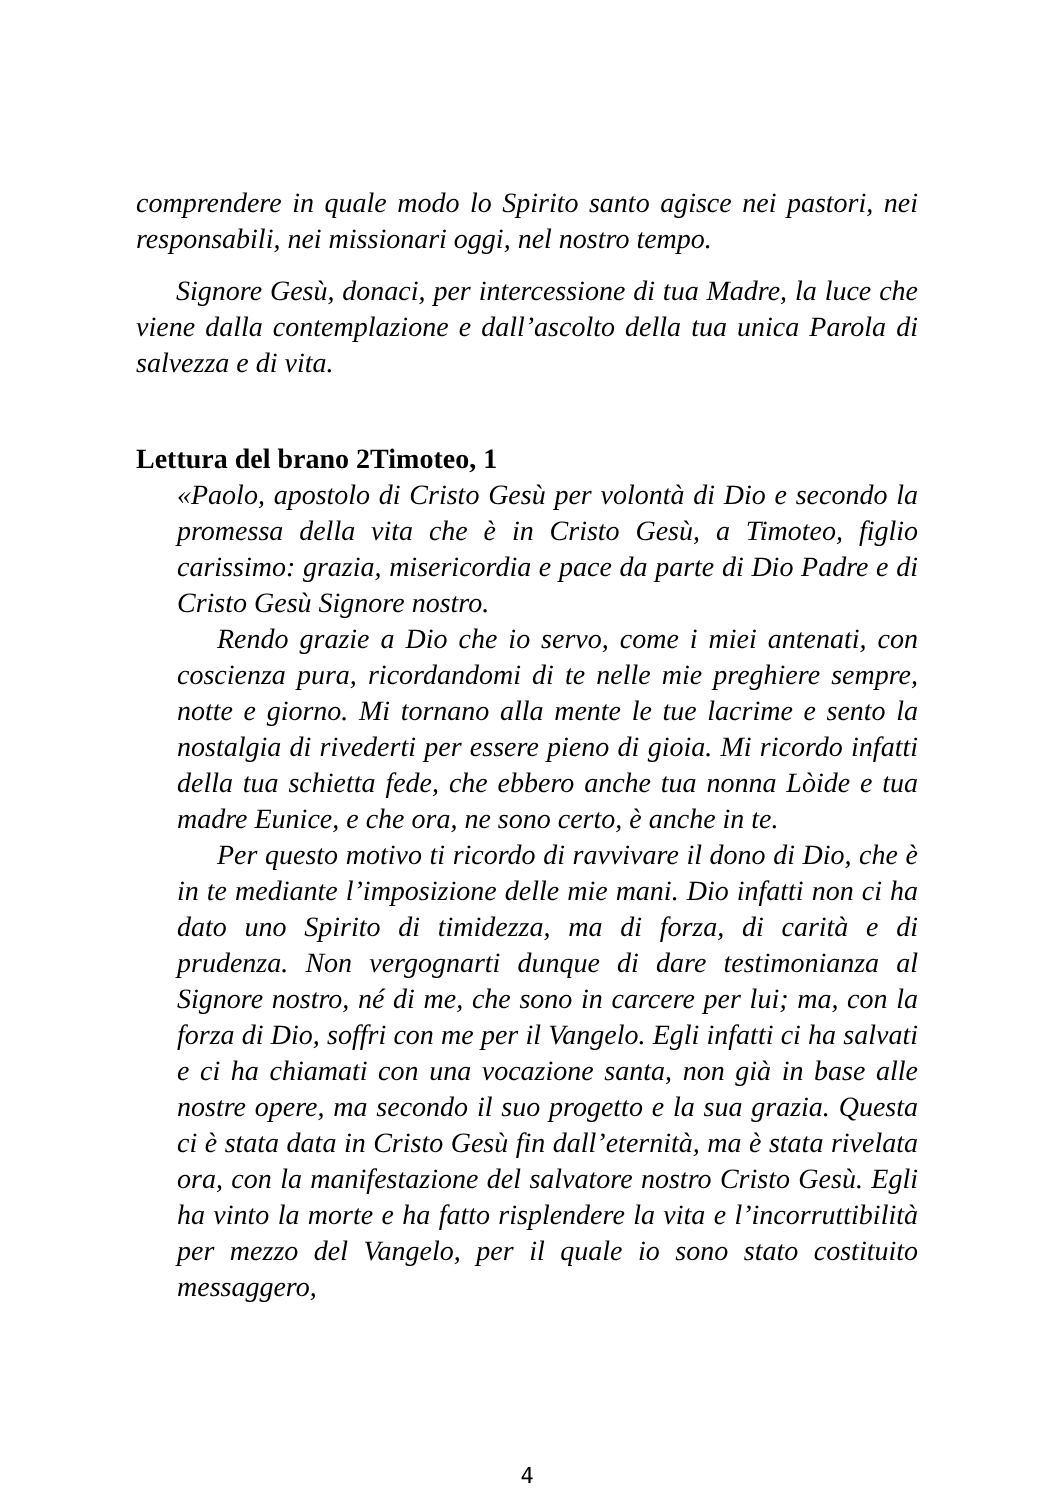comprendere in quale modo lo Spirito santo agisce nei pastori, nei responsabili, nei missionari oggi, nel nostro tempo.
Signore Gesù, donaci, per intercessione di tua Madre, la luce che viene dalla contemplazione e dall’ascolto della tua unica Parola di salvezza e di vita.
Lettura del brano 2Timoteo, 1
«Paolo, apostolo di Cristo Gesù per volontà di Dio e secondo la promessa della vita che è in Cristo Gesù, a Timoteo, figlio carissimo: grazia, misericordia e pace da parte di Dio Padre e di Cristo Gesù Signore nostro.
Rendo grazie a Dio che io servo, come i miei antenati, con coscienza pura, ricordandomi di te nelle mie preghiere sempre, notte e giorno. Mi tornano alla mente le tue lacrime e sento la nostalgia di rivederti per essere pieno di gioia. Mi ricordo infatti della tua schietta fede, che ebbero anche tua nonna Lòide e tua madre Eunice, e che ora, ne sono certo, è anche in te.
Per questo motivo ti ricordo di ravvivare il dono di Dio, che è in te mediante l’imposizione delle mie mani. Dio infatti non ci ha dato uno Spirito di timidezza, ma di forza, di carità e di prudenza. Non vergognarti dunque di dare testimonianza al Signore nostro, né di me, che sono in carcere per lui; ma, con la forza di Dio, soffri con me per il Vangelo. Egli infatti ci ha salvati e ci ha chiamati con una vocazione santa, non già in base alle nostre opere, ma secondo il suo progetto e la sua grazia. Questa ci è stata data in Cristo Gesù fin dall’eternità, ma è stata rivelata ora, con la manifestazione del salvatore nostro Cristo Gesù. Egli ha vinto la morte e ha fatto risplendere la vita e l’incorruttibilità per mezzo del Vangelo, per il quale io sono stato costituito messaggero,
4